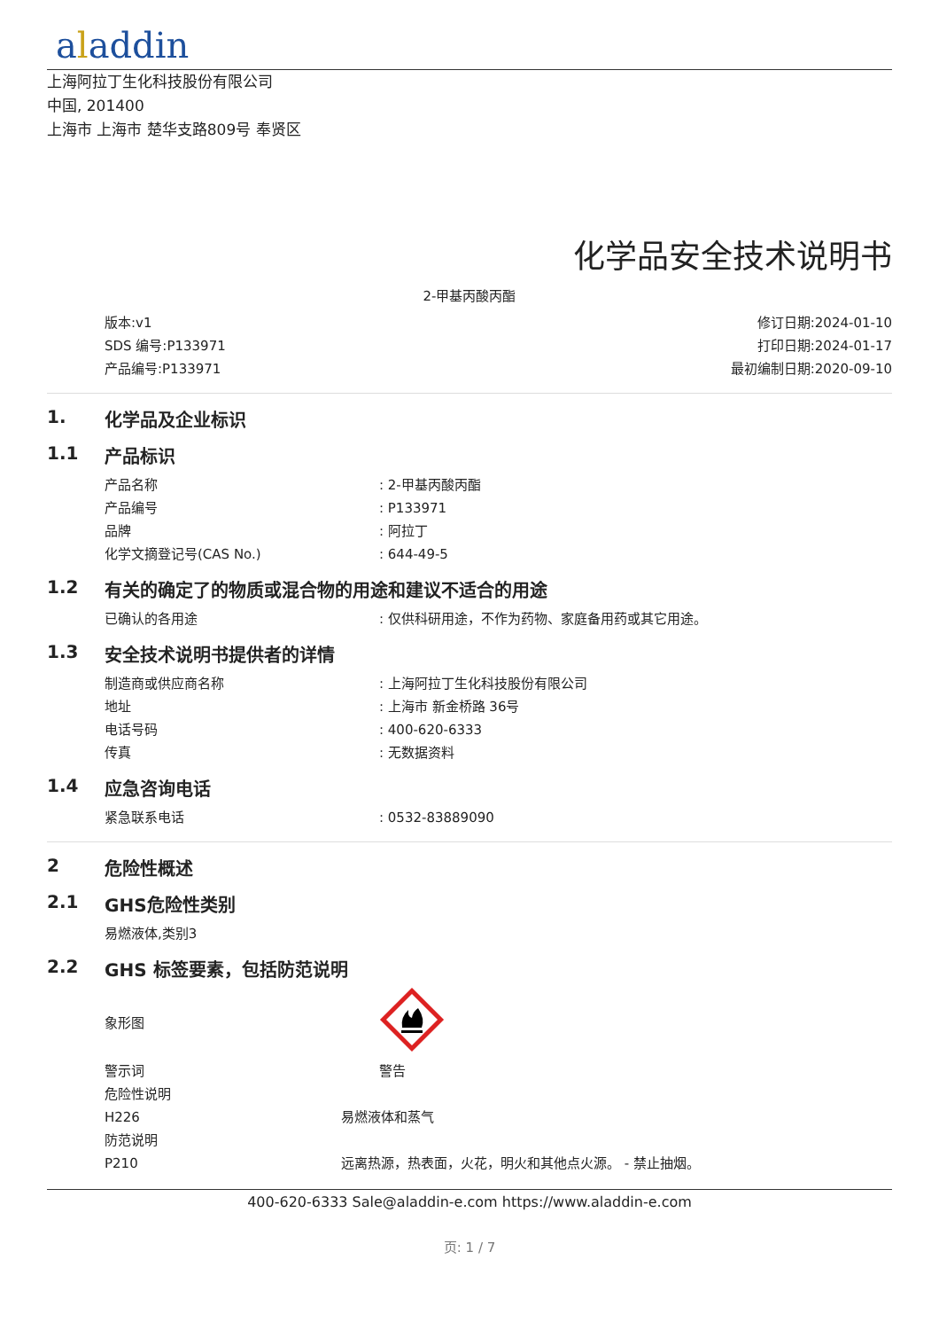aladdin
上海阿拉丁生化科技股份有限公司
中国, 201400
上海市 上海市 楚华支路809号 奉贤区
化学品安全技术说明书
2-甲基丙酸丙酯
版本:v1
SDS 编号:P133971
产品编号:P133971
修订日期:2024-01-10
打印日期:2024-01-17
最初编制日期:2020-09-10
1. 化学品及企业标识
1.1 产品标识
产品名称 : 2-甲基丙酸丙酯
产品编号 : P133971
品牌 : 阿拉丁
化学文摘登记号(CAS No.) : 644-49-5
1.2 有关的确定了的物质或混合物的用途和建议不适合的用途
已确认的各用途 : 仅供科研用途，不作为药物、家庭备用药或其它用途。
1.3 安全技术说明书提供者的详情
制造商或供应商名称 : 上海阿拉丁生化科技股份有限公司
地址 : 上海市 新金桥路 36号
电话号码 : 400-620-6333
传真 : 无数据资料
1.4 应急咨询电话
紧急联系电话 : 0532-83889090
2 危险性概述
2.1 GHS危险性类别
易燃液体,类别3
2.2 GHS 标签要素，包括防范说明
象形图
警示词 警告
危险性说明
H226 易燃液体和蒸气
防范说明
P210 远离热源，热表面，火花，明火和其他点火源。 - 禁止抽烟。
400-620-6333 Sale@aladdin-e.com https://www.aladdin-e.com
页: 1 / 7